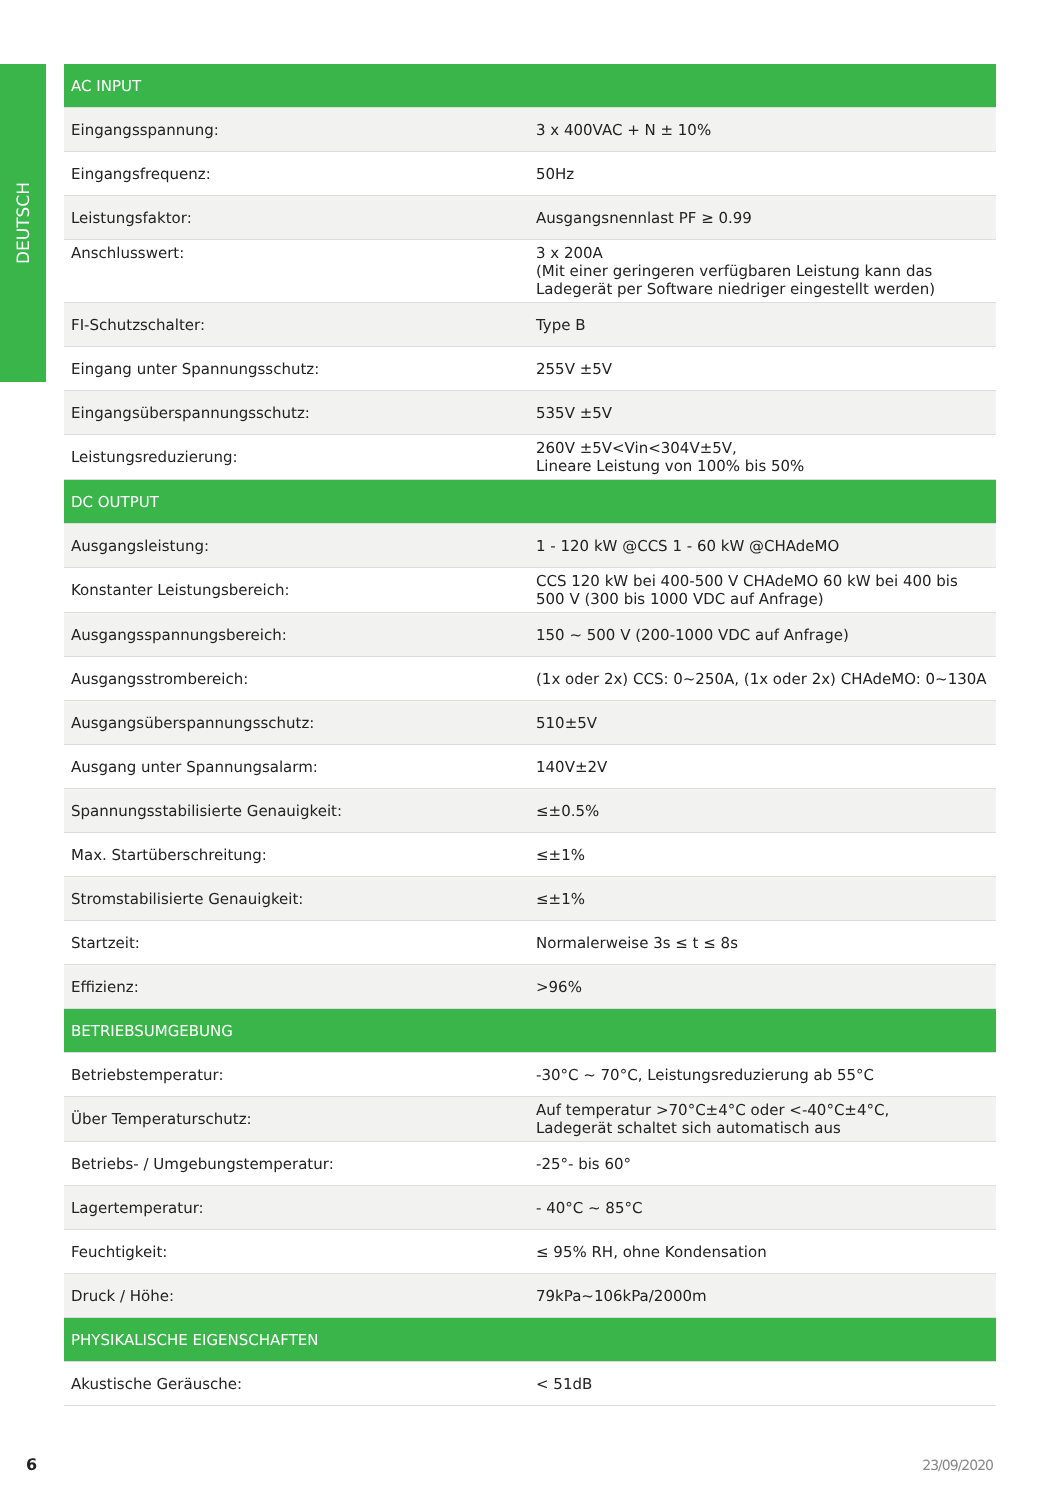DEUTSCH
| AC INPUT | |
| --- | --- |
| Eingangsspannung: | 3 x 400VAC + N ± 10% |
| Eingangsfrequenz: | 50Hz |
| Leistungsfaktor: | Ausgangsnennlast PF ≥ 0.99 |
| Anschlusswert: | 3 x 200A (Mit einer geringeren verfügbaren Leistung kann das Ladegerät per Software niedriger eingestellt werden) |
| FI-Schutzschalter: | Type B |
| Eingang unter Spannungsschutz: | 255V ±5V |
| Eingangsüberspannungsschutz: | 535V ±5V |
| Leistungsreduzierung: | 260V ±5V<Vin<304V±5V, Lineare Leistung von 100% bis 50% |
| DC OUTPUT | |
| Ausgangsleistung: | 1 - 120 kW @CCS 1 - 60 kW @CHAdeMO |
| Konstanter Leistungsbereich: | CCS 120 kW bei 400-500 V CHAdeMO 60 kW bei 400 bis 500 V (300 bis 1000 VDC auf Anfrage) |
| Ausgangsspannungsbereich: | 150 ~ 500 V (200-1000 VDC auf Anfrage) |
| Ausgangsstrombereich: | (1x oder 2x) CCS: 0~250A, (1x oder 2x) CHAdeMO: 0~130A |
| Ausgangsüberspannungsschutz: | 510±5V |
| Ausgang unter Spannungsalarm: | 140V±2V |
| Spannungsstabilisierte Genauigkeit: | ≤±0.5% |
| Max. Startüberschreitung: | ≤±1% |
| Stromstabilisierte Genauigkeit: | ≤±1% |
| Startzeit: | Normalerweise 3s ≤ t ≤ 8s |
| Effizienz: | >96% |
| BETRIEBSUMGEBUNG | |
| Betriebstemperatur: | -30°C ~ 70°C, Leistungsreduzierung ab 55°C |
| Über Temperaturschutz: | Auf temperatur >70°C±4°C oder <-40°C±4°C, Ladegerät schaltet sich automatisch aus |
| Betriebs- / Umgebungstemperatur: | -25°- bis 60° |
| Lagertemperatur: | - 40°C ~ 85°C |
| Feuchtigkeit: | ≤ 95% RH, ohne Kondensation |
| Druck / Höhe: | 79kPa~106kPa/2000m |
| PHYSIKALISCHE EIGENSCHAFTEN | |
| Akustische Geräusche: | < 51dB |
6 23/09/2020